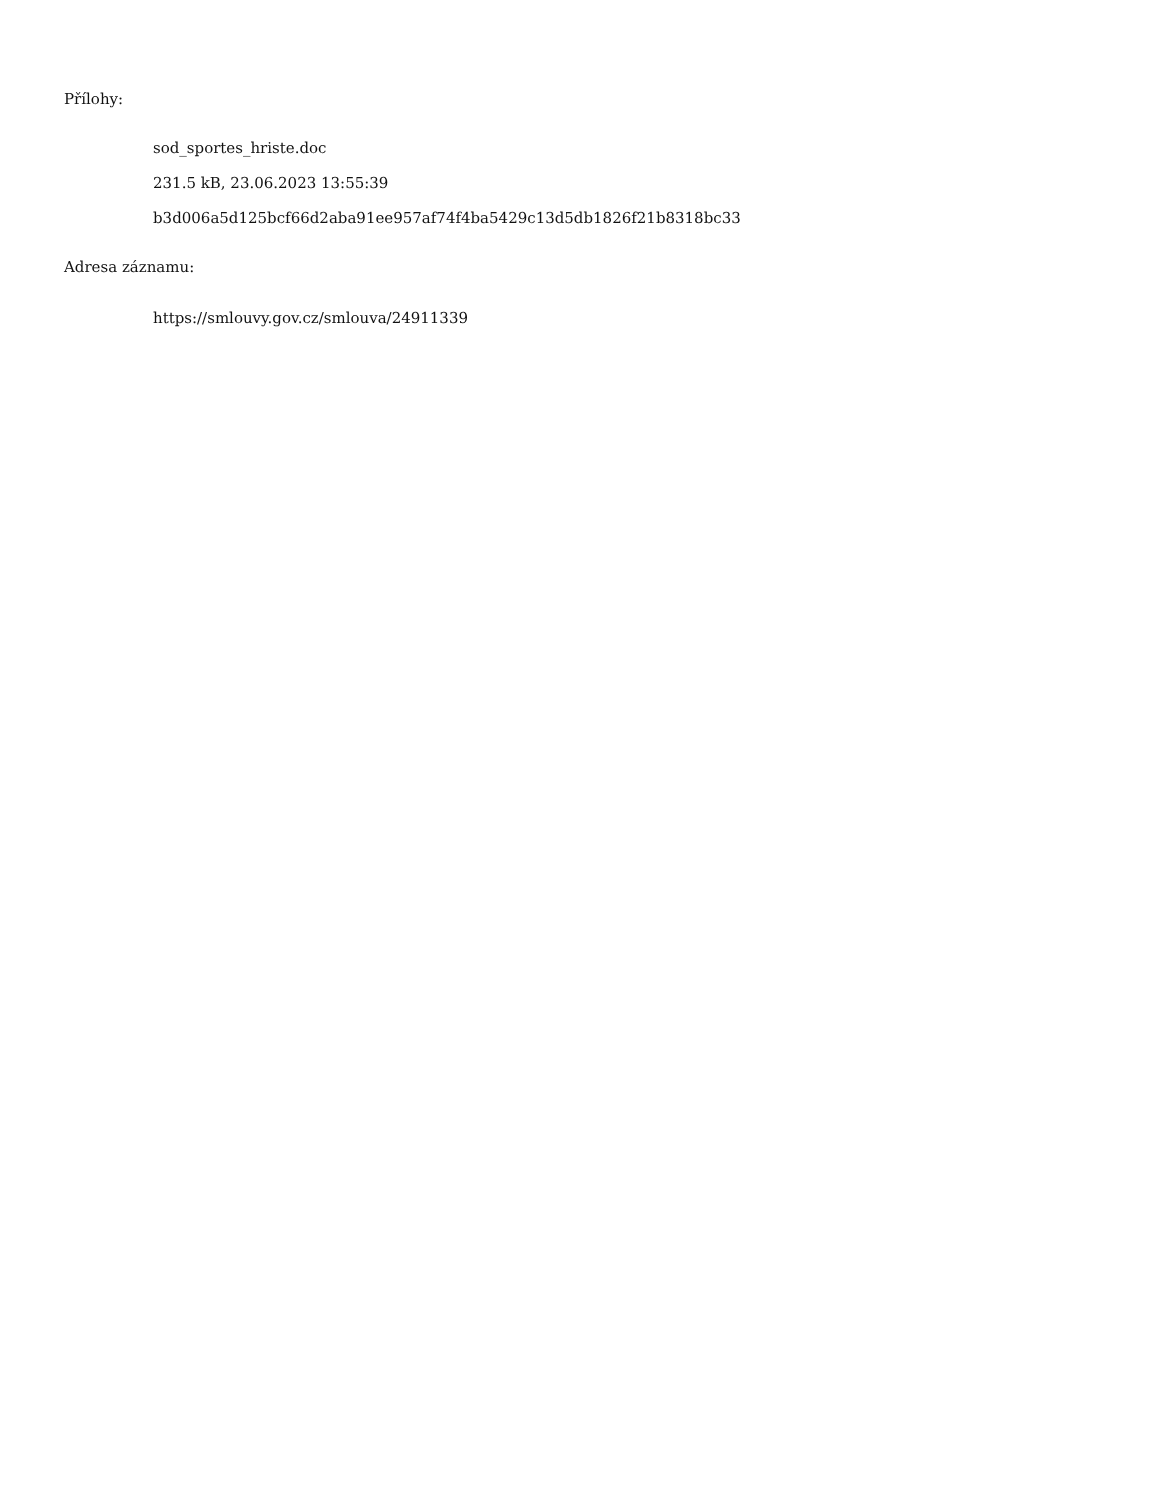Přílohy:
sod_sportes_hriste.doc
231.5 kB, 23.06.2023 13:55:39
b3d006a5d125bcf66d2aba91ee957af74f4ba5429c13d5db1826f21b8318bc33
Adresa záznamu:
https://smlouvy.gov.cz/smlouva/24911339